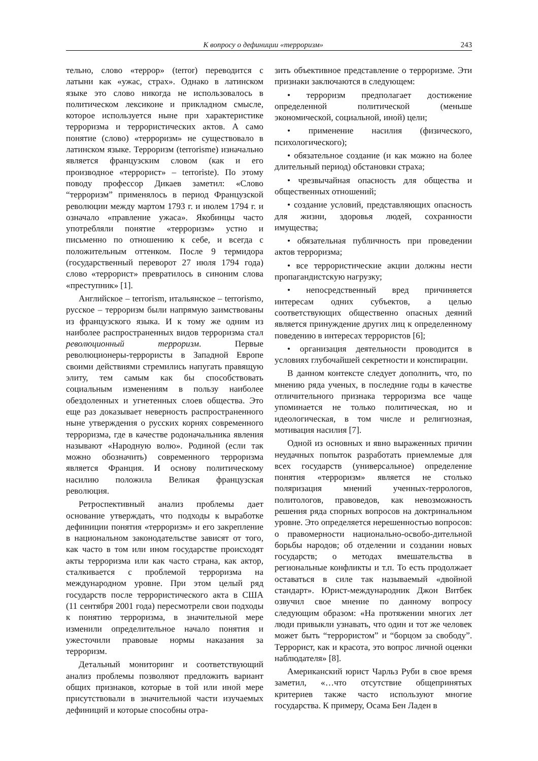К вопросу о дефиниции «терроризм» 243
тельно, слово «террор» (terror) переводится с латыни как «ужас, страх». Однако в латинском языке это слово никогда не использовалось в политическом лексиконе и прикладном смысле, которое используется ныне при характеристике терроризма и террористических актов. А само понятие (слово) «терроризм» не существовало в латинском языке. Терроризм (terrorisme) изначально является французским словом (как и его производное «террорист» – terroriste). По этому поводу профессор Дикаев заметил: «Слово “терроризм” применялось в период Французской революции между мартом 1793 г. и июлем 1794 г. и означало «правление ужаса». Якобинцы часто употребляли понятие «терроризм» устно и письменно по отношению к себе, и всегда с положительным оттенком. После 9 термидора (государственный переворот 27 июля 1794 года) слово «террорист» превратилось в синоним слова «преступник» [1].
Английское – terrorism, итальянское – terrorismo, русское – терроризм были напрямую заимствованы из французского языка. И к тому же одним из наиболее распространенных видов терроризма стал революционный терроризм. Первые революционеры-террористы в Западной Европе своими действиями стремились напугать правящую элиту, тем самым как бы способствовать социальным изменениям в пользу наиболее обездоленных и угнетенных слоев общества. Это еще раз доказывает неверность распространенного ныне утверждения о русских корнях современного терроризма, где в качестве родоначальника явления называют «Народную волю». Родиной (если так можно обозначить) современного терроризма является Франция. И основу политическому насилию положила Великая французская революция.
Ретроспективный анализ проблемы дает основание утверждать, что подходы к выработке дефиниции понятия «терроризм» и его закрепление в национальном законодательстве зависят от того, как часто в том или ином государстве происходят акты терроризма или как часто страна, как актор, сталкивается с проблемой терроризма на международном уровне. При этом целый ряд государств после террористического акта в США (11 сентября 2001 года) пересмотрели свои подходы к понятию терроризма, в значительной мере изменили определительное начало понятия и ужесточили правовые нормы наказания за терроризм.
Детальный мониторинг и соответствующий анализ проблемы позволяют предложить вариант общих признаков, которые в той или иной мере присутствовали в значительной части изучаемых дефиниций и которые способны отра-
зить объективное представление о терроризме. Эти признаки заключаются в следующем:
• терроризм предполагает достижение определенной политической (меньше экономической, социальной, иной) цели;
• применение насилия (физического, психологического);
• обязательное создание (и как можно на более длительный период) обстановки страха;
• чрезвычайная опасность для общества и общественных отношений;
• создание условий, представляющих опасность для жизни, здоровья людей, сохранности имущества;
• обязательная публичность при проведении актов терроризма;
• все террористические акции должны нести пропагандистскую нагрузку;
• непосредственный вред причиняется интересам одних субъектов, а целью соответствующих общественно опасных деяний является принуждение других лиц к определенному поведению в интересах террористов [6];
• организация деятельности проводится в условиях глубочайшей секретности и конспирации.
В данном контексте следует дополнить, что, по мнению ряда ученых, в последние годы в качестве отличительного признака терроризма все чаще упоминается не только политическая, но и идеологическая, в том числе и религиозная, мотивация насилия [7].
Одной из основных и явно выраженных причин неудачных попыток разработать приемлемые для всех государств (универсальное) определение понятия «терроризм» является не столько поляризация мнений ученных-террологов, политологов, правоведов, как невозможность решения ряда спорных вопросов на доктринальном уровне. Это определяется нерешенностью вопросов: о правомерности национально-освобо-дительной борьбы народов; об отделении и создании новых государств; о методах вмешательства в региональные конфликты и т.п. То есть продолжает оставаться в силе так называемый «двойной стандарт». Юрист-международник Джон Витбек озвучил свое мнение по данному вопросу следующим образом: «На протяжении многих лет люди привыкли узнавать, что один и тот же человек может быть “террористом” и “борцом за свободу”. Террорист, как и красота, это вопрос личной оценки наблюдателя» [8].
Американский юрист Чарльз Руби в свое время заметил, «…что отсутствие общепринятых критериев также часто используют многие государства. К примеру, Осама Бен Ладен в